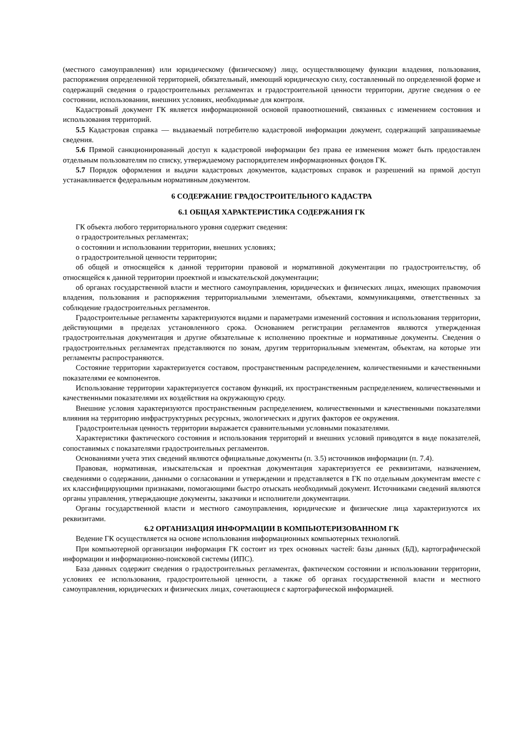(местного самоуправления) или юридическому (физическому) лицу, осуществляющему функции владения, пользования, распоряжения определенной территорией, обязательный, имеющий юридическую силу, составленный по определенной форме и содержащий сведения о градостроительных регламентах и градостроительной ценности территории, другие сведения о ее состоянии, использовании, внешних условиях, необходимые для контроля.
Кадастровый документ ГК является информационной основой правоотношений, связанных с изменением состояния и использования территорий.
5.5 Кадастровая справка — выдаваемый потребителю кадастровой информации документ, содержащий запрашиваемые сведения.
5.6 Прямой санкционированный доступ к кадастровой информации без права ее изменения может быть предоставлен отдельным пользователям по списку, утверждаемому распорядителем информационных фондов ГК.
5.7 Порядок оформления и выдачи кадастровых документов, кадастровых справок и разрешений на прямой доступ устанавливается федеральным нормативным документом.
6 СОДЕРЖАНИЕ ГРАДОСТРОИТЕЛЬНОГО КАДАСТРА
6.1 ОБЩАЯ ХАРАКТЕРИСТИКА СОДЕРЖАНИЯ ГК
ГК объекта любого территориального уровня содержит сведения:
о градостроительных регламентах;
о состоянии и использовании территории, внешних условиях;
о градостроительной ценности территории;
об общей и относящейся к данной территории правовой и нормативной документации по градостроительству, об относящейся к данной территории проектной и изыскательской документации;
об органах государственной власти и местного самоуправления, юридических и физических лицах, имеющих правомочия владения, пользования и распоряжения территориальными элементами, объектами, коммуникациями, ответственных за соблюдение градостроительных регламентов.
Градостроительные регламенты характеризуются видами и параметрами изменений состояния и использования территории, действующими в пределах установленного срока. Основанием регистрации регламентов являются утвержденная градостроительная документация и другие обязательные к исполнению проектные и нормативные документы. Сведения о градостроительных регламентах представляются по зонам, другим территориальным элементам, объектам, на которые эти регламенты распространяются.
Состояние территории характеризуется составом, пространственным распределением, количественными и качественными показателями ее компонентов.
Использование территории характеризуется составом функций, их пространственным распределением, количественными и качественными показателями их воздействия на окружающую среду.
Внешние условия характеризуются пространственным распределением, количественными и качественными показателями влияния на территорию инфраструктурных ресурсных, экологических и других факторов ее окружения.
Градостроительная ценность территории выражается сравнительными условными показателями.
Характеристики фактического состояния и использования территорий и внешних условий приводятся в виде показателей, сопоставимых с показателями градостроительных регламентов.
Основаниями учета этих сведений являются официальные документы (п. 3.5) источников информации (п. 7.4).
Правовая, нормативная, изыскательская и проектная документация характеризуется ее реквизитами, назначением, сведениями о содержании, данными о согласовании и утверждении и представляется в ГК по отдельным документам вместе с их классифицирующими признаками, помогающими быстро отыскать необходимый документ. Источниками сведений являются органы управления, утверждающие документы, заказчики и исполнители документации.
Органы государственной власти и местного самоуправления, юридические и физические лица характеризуются их реквизитами.
6.2 ОРГАНИЗАЦИЯ ИНФОРМАЦИИ В КОМПЬЮТЕРИЗОВАННОМ ГК
Ведение ГК осуществляется на основе использования информационных компьютерных технологий.
При компьютерной организации информация ГК состоит из трех основных частей: базы данных (БД), картографической информации и информационно-поисковой системы (ИПС).
База данных содержит сведения о градостроительных регламентах, фактическом состоянии и использовании территории, условиях ее использования, градостроительной ценности, а также об органах государственной власти и местного самоуправления, юридических и физических лицах, сочетающиеся с картографической информацией.